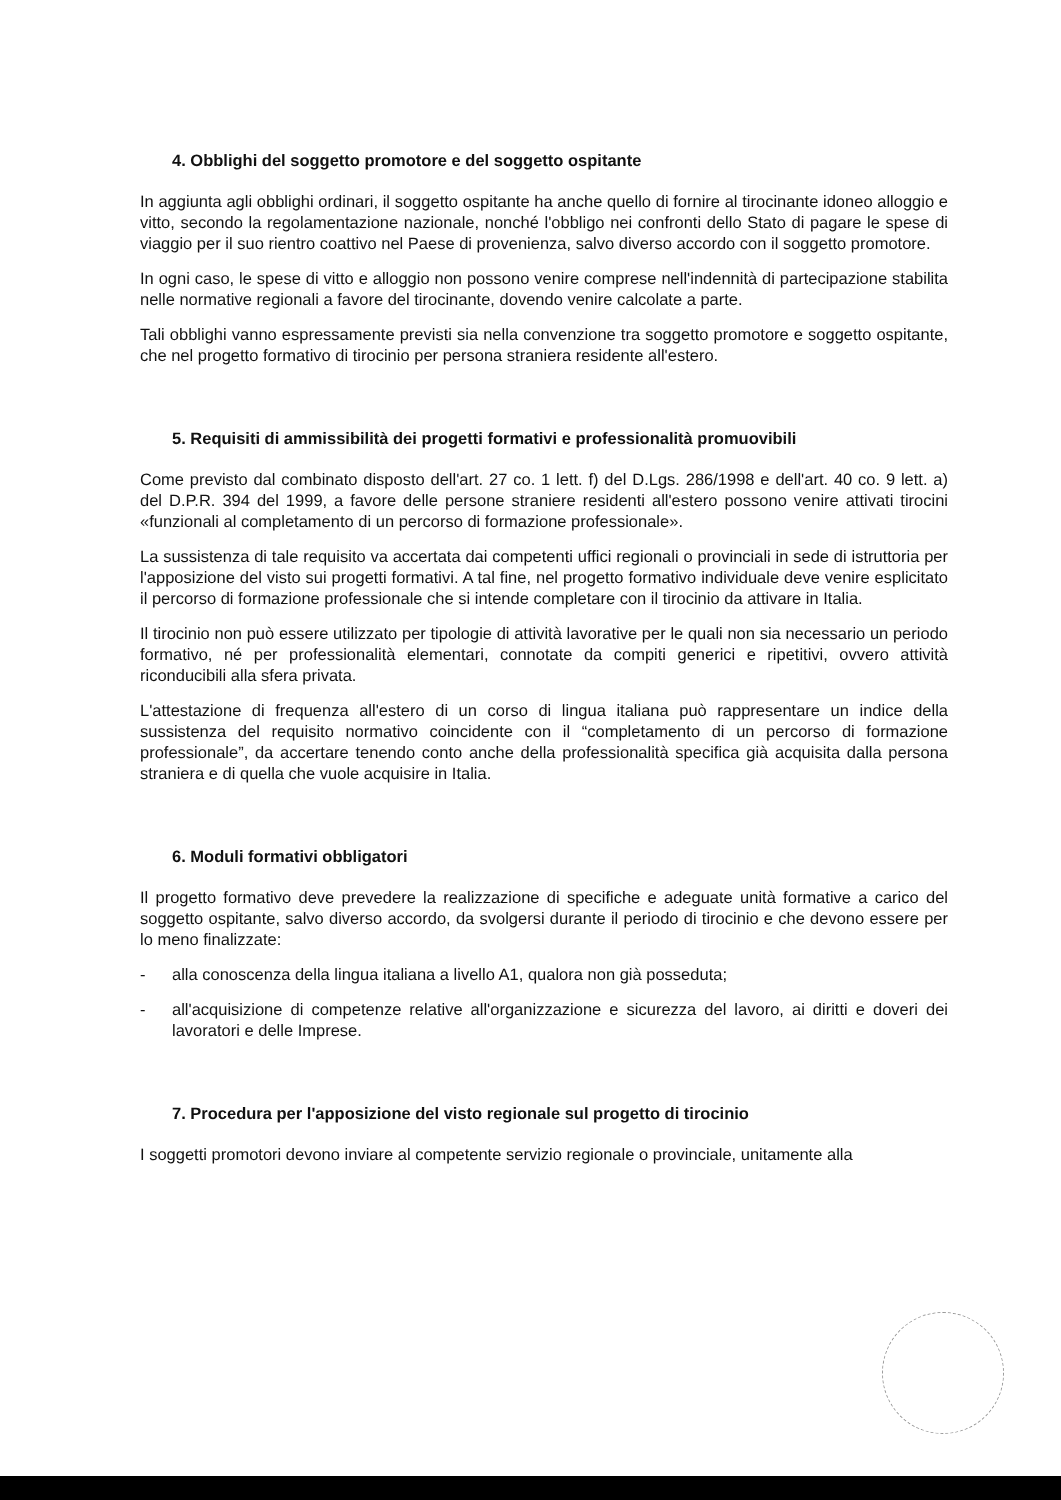4. Obblighi del soggetto promotore e del soggetto ospitante
In aggiunta agli obblighi ordinari, il soggetto ospitante ha anche quello di fornire al tirocinante idoneo alloggio e vitto, secondo la regolamentazione nazionale, nonché l'obbligo nei confronti dello Stato di pagare le spese di viaggio per il suo rientro coattivo nel Paese di provenienza, salvo diverso accordo con il soggetto promotore.
In ogni caso, le spese di vitto e alloggio non possono venire comprese nell'indennità di partecipazione stabilita nelle normative regionali a favore del tirocinante, dovendo venire calcolate a parte.
Tali obblighi vanno espressamente previsti sia nella convenzione tra soggetto promotore e soggetto ospitante, che nel progetto formativo di tirocinio per persona straniera residente all'estero.
5. Requisiti di ammissibilità dei progetti formativi e professionalità promuovibili
Come previsto dal combinato disposto dell'art. 27 co. 1 lett. f) del D.Lgs. 286/1998 e dell'art. 40 co. 9 lett. a) del D.P.R. 394 del 1999, a favore delle persone straniere residenti all'estero possono venire attivati tirocini «funzionali al completamento di un percorso di formazione professionale».
La sussistenza di tale requisito va accertata dai competenti uffici regionali o provinciali in sede di istruttoria per l'apposizione del visto sui progetti formativi. A tal fine, nel progetto formativo individuale deve venire esplicitato il percorso di formazione professionale che si intende completare con il tirocinio da attivare in Italia.
Il tirocinio non può essere utilizzato per tipologie di attività lavorative per le quali non sia necessario un periodo formativo, né per professionalità elementari, connotate da compiti generici e ripetitivi, ovvero attività riconducibili alla sfera privata.
L'attestazione di frequenza all'estero di un corso di lingua italiana può rappresentare un indice della sussistenza del requisito normativo coincidente con il “completamento di un percorso di formazione professionale”, da accertare tenendo conto anche della professionalità specifica già acquisita dalla persona straniera e di quella che vuole acquisire in Italia.
6. Moduli formativi obbligatori
Il progetto formativo deve prevedere la realizzazione di specifiche e adeguate unità formative a carico del soggetto ospitante, salvo diverso accordo, da svolgersi durante il periodo di tirocinio e che devono essere per lo meno finalizzate:
- alla conoscenza della lingua italiana a livello A1, qualora non già posseduta;
- all'acquisizione di competenze relative all'organizzazione e sicurezza del lavoro, ai diritti e doveri dei lavoratori e delle Imprese.
7. Procedura per l'apposizione del visto regionale sul progetto di tirocinio
I soggetti promotori devono inviare al competente servizio regionale o provinciale, unitamente alla